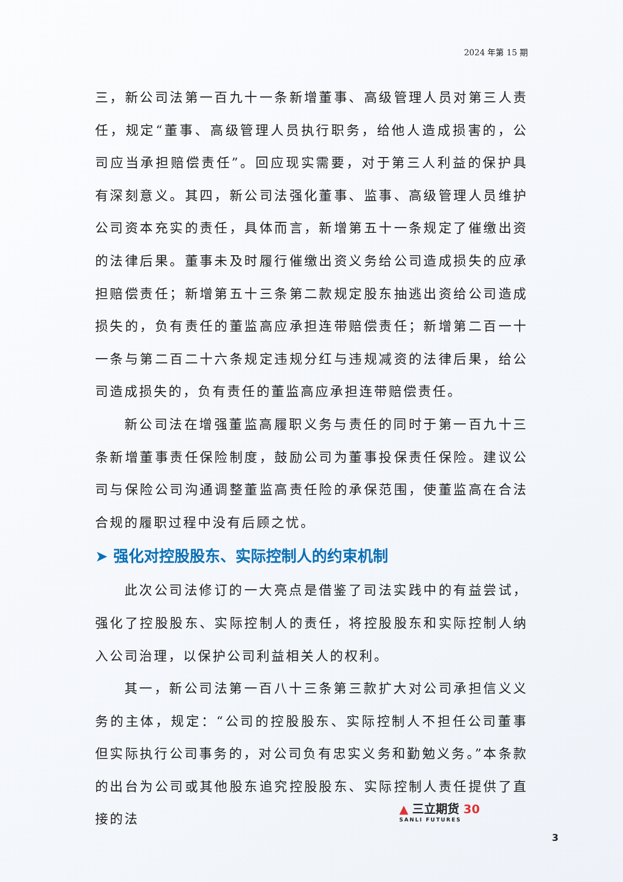2024 年第 15 期
三，新公司法第一百九十一条新增董事、高级管理人员对第三人责任，规定“董事、高级管理人员执行职务，给他人造成损害的，公司应当承担赔偿责任”。回应现实需要，对于第三人利益的保护具有深刻意义。其四，新公司法强化董事、监事、高级管理人员维护公司资本充实的责任，具体而言，新增第五十一条规定了催缴出资的法律后果。董事未及时履行催缴出资义务给公司造成损失的应承担赔偿责任；新增第五十三条第二款规定股东抽逃出资给公司造成损失的，负有责任的董监高应承担连带赔偿责任；新增第二百一十一条与第二百二十六条规定违规分红与违规减资的法律后果，给公司造成损失的，负有责任的董监高应承担连带赔偿责任。
新公司法在增强董监高履职义务与责任的同时于第一百九十三条新增董事责任保险制度，鼓励公司为董事投保责任保险。建议公司与保险公司沟通调整董监高责任险的承保范围，使董监高在合法合规的履职过程中没有后顾之忧。
➤ 强化对控股股东、实际控制人的约束机制
此次公司法修订的一大亮点是借鉴了司法实践中的有益尝试，强化了控股股东、实际控制人的责任，将控股股东和实际控制人纳入公司治理，以保护公司利益相关人的权利。
其一，新公司法第一百八十三条第三款扩大对公司承担信义义务的主体，规定：“公司的控股股东、实际控制人不担任公司董事但实际执行公司事务的，对公司负有忠实义务和勤勉义务。”本条款的出台为公司或其他股东追究控股股东、实际控制人责任提供了直接的法
▲ 三立期货 30
SANLI FUTURES
3